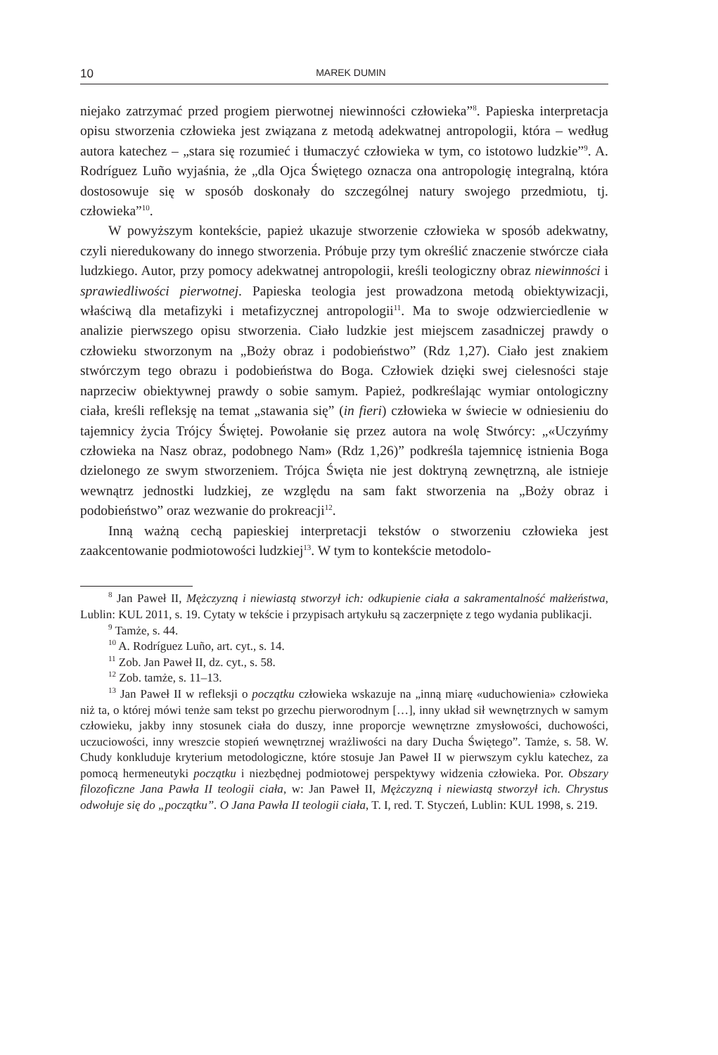10 MAREK DUMIN
niejako zatrzymać przed progiem pierwotnej niewinności człowieka”<sup>8</sup>. Papieska interpretacja opisu stworzenia człowieka jest związana z metodą adekwatnej antropologii, która – według autora katechez – „stara się rozumieć i tłumaczyć człowieka w tym, co istotowo ludzkie”<sup>9</sup>. A. Rodríguez Luño wyjaśnia, że „dla Ojca Świętego oznacza ona antropologię integralną, która dostosowuje się w sposób doskonały do szczególnej natury swojego przedmiotu, tj. człowieka”<sup>10</sup>.
W powyższym kontekście, papież ukazuje stworzenie człowieka w sposób adekwatny, czyli nieredukowany do innego stworzenia. Próbuje przy tym określić znaczenie stwórcze ciała ludzkiego. Autor, przy pomocy adekwatnej antropologii, kreśli teologiczny obraz niewinności i sprawiedliwości pierwotnej. Papieska teologia jest prowadzona metodą obiektywizacji, właściwą dla metafizyki i metafizycznej antropologii<sup>11</sup>. Ma to swoje odzwierciedlenie w analizie pierwszego opisu stworzenia. Ciało ludzkie jest miejscem zasadniczej prawdy o człowieku stworzonym na „Boży obraz i podobieństwo” (Rdz 1,27). Ciało jest znakiem stwórczym tego obrazu i podobieństwa do Boga. Człowiek dzięki swej cielesności staje naprzeciw obiektywnej prawdy o sobie samym. Papież, podkreślając wymiar ontologiczny ciała, kreśli refleksję na temat „stawania się” (in fieri) człowieka w świecie w odniesieniu do tajemnicy życia Trójcy Świętej. Powołanie się przez autora na wolę Stwórcy: „«Uczyńmy człowieka na Nasz obraz, podobnego Nam» (Rdz 1,26)” podkreśla tajemnicę istnienia Boga dzielonego ze swym stworzeniem. Trójca Święta nie jest doktryną zewnętrzną, ale istnieje wewnątrz jednostki ludzkiej, ze względu na sam fakt stworzenia na „Boży obraz i podobieństwo” oraz wezwanie do prokreacji<sup>12</sup>.
Inną ważną cechą papieskiej interpretacji tekstów o stworzeniu człowieka jest zaakcentowanie podmiotowości ludzkiej<sup>13</sup>. W tym to kontekście metodolo-
<sup>8</sup> Jan Paweł II, Mężczyzną i niewiastą stworzył ich: odkupienie ciała a sakramentalność małżeństwa, Lublin: KUL 2011, s. 19. Cytaty w tekście i przypisach artykułu są zaczerpnięte z tego wydania publikacji.
<sup>9</sup> Tamże, s. 44.
<sup>10</sup> A. Rodríguez Luño, art. cyt., s. 14.
<sup>11</sup> Zob. Jan Paweł II, dz. cyt., s. 58.
<sup>12</sup> Zob. tamże, s. 11–13.
<sup>13</sup> Jan Paweł II w refleksji o początku człowieka wskazuje na „inną miarę «uduchowienia» człowieka niż ta, o której mówi tenże sam tekst po grzechu pierworodnym […], inny układ sił wewnętrznych w samym człowieku, jakby inny stosunek ciała do duszy, inne proporcje wewnętrzne zmysłowości, duchowości, uczuciowości, inny wreszcie stopień wewnętrznej wrażliwości na dary Ducha Świętego”. Tamże, s. 58. W. Chudy konkluduje kryterium metodologiczne, które stosuje Jan Paweł II w pierwszym cyklu katechez, za pomocą hermeneutyki początku i niezbędnej podmiotowej perspektywy widzenia człowieka. Por. Obszary filozoficzne Jana Pawła II teologii ciała, w: Jan Paweł II, Mężczyzną i niewiastą stworzył ich. Chrystus odwołuje się do „początku”. O Jana Pawła II teologii ciała, T. I, red. T. Styczeń, Lublin: KUL 1998, s. 219.